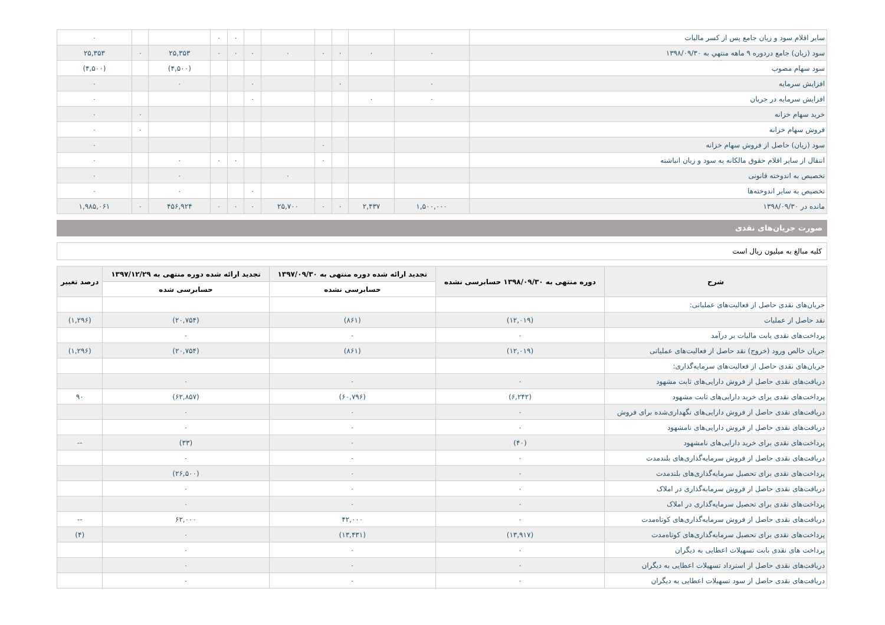| سایر اقلام سود و زیان جامع پس از کسر مالیات | | | | | | | ۰ | ۰ | | | ۰ |
| سود (زیان) جامع دردوره ۹ ماهه منتهي به ۱۳۹۸/۰۹/۳۰ | ۰ | ۰ | ۰ | ۰ | ۰ | ۰ | ۰ | ۰ | ۲۵,۳۵۳ | ۰ | ۲۵,۳۵۳ |
| سود سهام مصوب | | | | | | | | | (۴,۵۰۰) | | (۴,۵۰۰) |
| افزایش سرمایه | ۰ | | ۰ | | | ۰ | | | ۰ | | ۰ |
| افزایش سرمایه در جریان | ۰ | ۰ | | | | ۰ | | | | | ۰ |
| خرید سهام خزانه | | | | | | | | | | ۰ | ۰ |
| فروش سهام خزانه | | | | | | | | | | ۰ | ۰ |
| سود (زیان) حاصل از فروش سهام خزانه | | | | ۰ | | | | | | | ۰ |
| انتقال از سایر اقلام حقوق مالکانه به سود و زیان انباشته | | | | ۰ | | | ۰ | ۰ | ۰ | | ۰ |
| تخصیص به اندوخته قانونی | | | | | ۰ | | | | ۰ | | ۰ |
| تخصیص به سایر اندوخته‌ها | | | | | | ۰ | | | ۰ | | ۰ |
| مانده در ۱۳۹۸/۰۹/۳۰ | ۱,۵۰۰,۰۰۰ | ۲,۴۳۷ | ۰ | ۰ | ۲۵,۷۰۰ | ۰ | ۰ | ۰ | ۴۵۶,۹۲۴ | ۰ | ۱,۹۸۵,۰۶۱ |
صورت جریان‌های نقدی
کلیه مبالغ به میلیون ریال است
| شرح | دوره منتهی به ۱۳۹۸/۰۹/۳۰ حسابرسی نشده | تجدید ارائه شده دوره منتهی به ۱۳۹۷/۰۹/۳۰ | تجدید ارائه شده دوره منتهی به ۱۳۹۷/۱۲/۲۹ | درصد تغییر |
| --- | --- | --- | --- | --- |
| | | حسابرسی نشده | حسابرسی شده | |
| جریان‌های نقدی حاصل از فعالیت‌های عملیاتی: | | | | |
| نقد حاصل از عملیات | (۱۲,۰۱۹) | (۸۶۱) | (۲۰,۷۵۴) | (۱,۲۹۶) |
| پرداخت‌های نقدی بابت مالیات بر درآمد | ۰ | ۰ | ۰ | |
| جریان خالص ورود (خروج) نقد حاصل از فعالیت‌های عملیاتی | (۱۲,۰۱۹) | (۸۶۱) | (۲۰,۷۵۴) | (۱,۲۹۶) |
| جریان‌های نقدی حاصل از فعالیت‌های سرمایه‌گذاری: | | | | |
| دریافت‌های نقدی حاصل از فروش دارایی‌های ثابت مشهود | ۰ | ۰ | ۰ | |
| پرداخت‌های نقدی برای خرید دارایی‌های ثابت مشهود | (۶,۲۴۲) | (۶۰,۷۹۶) | (۶۲,۸۵۷) | ۹۰ |
| دریافت‌های نقدی حاصل از فروش دارایی‌های نگهداری‌شده برای فروش | ۰ | ۰ | ۰ | |
| دریافت‌های نقدی حاصل از فروش دارایی‌های نامشهود | ۰ | ۰ | ۰ | |
| پرداخت‌های نقدی برای خرید دارایی‌های نامشهود | (۴۰) | ۰ | (۳۳) | -- |
| دریافت‌های نقدی حاصل از فروش سرمایه‌گذاری‌های بلندمدت | ۰ | ۰ | ۰ | |
| پرداخت‌های نقدی برای تحصیل سرمایه‌گذاری‌های بلندمدت | ۰ | ۰ | (۲۶,۵۰۰) | |
| دریافت‌های نقدی حاصل از فروش سرمایه‌گذاری در املاک | ۰ | ۰ | ۰ | |
| پرداخت‌های نقدی برای تحصیل سرمایه‌گذاری در املاک | ۰ | ۰ | ۰ | |
| دریافت‌های نقدی حاصل از فروش سرمایه‌گذاری‌های کوتاه‌مدت | ۰ | ۴۲,۰۰۰ | ۶۲,۰۰۰ | -- |
| پرداخت‌های نقدی برای تحصیل سرمایه‌گذاری‌های کوتاه‌مدت | (۱۳,۹۱۷) | (۱۳,۴۳۱) | ۰ | (۴) |
| پرداخت های نقدی بابت تسهیلات اعطایی به دیگران | ۰ | ۰ | ۰ | |
| دریافت‌های نقدی حاصل از استرداد تسهیلات اعطایی به دیگران | ۰ | ۰ | ۰ | |
| دریافت‌های نقدی حاصل از سود تسهیلات اعطایی به دیگران | ۰ | ۰ | ۰ | |